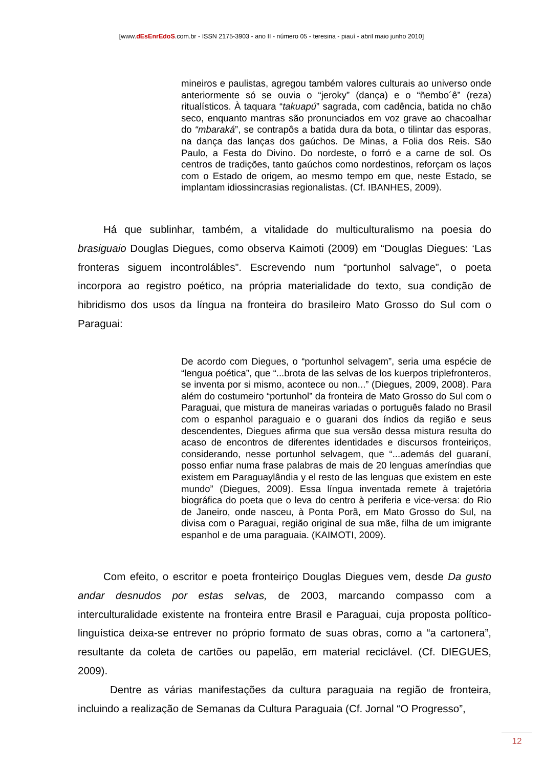[www.dEsEnrEdoS.com.br - ISSN 2175-3903 - ano II - número 05 - teresina - piauí - abril maio junho 2010]
mineiros e paulistas, agregou também valores culturais ao universo onde anteriormente só se ouvia o “jeroky” (dança) e o “ñembo´ê” (reza) ritualísticos. À taquara “takuapú” sagrada, com cadência, batida no chão seco, enquanto mantras são pronunciados em voz grave ao chacoalhar do “mbaraká”, se contrapôs a batida dura da bota, o tilintar das esporas, na dança das lanças dos gaúchos. De Minas, a Folia dos Reis. São Paulo, a Festa do Divino. Do nordeste, o forró e a carne de sol. Os centros de tradições, tanto gaúchos como nordestinos, reforçam os laços com o Estado de origem, ao mesmo tempo em que, neste Estado, se implantam idiossincrasias regionalistas. (Cf. IBANHES, 2009).
Há que sublinhar, também, a vitalidade do multiculturalismo na poesia do brasiguaio Douglas Diegues, como observa Kaimoti (2009) em “Douglas Diegues: ‘Las fronteras siguem incontrolábles”. Escrevendo num “portunhol salvage”, o poeta incorpora ao registro poético, na própria materialidade do texto, sua condição de hibridismo dos usos da língua na fronteira do brasileiro Mato Grosso do Sul com o Paraguai:
De acordo com Diegues, o “portunhol selvagem”, seria uma espécie de “lengua poética”, que “...brota de las selvas de los kuerpos triplefronteros, se inventa por si mismo, acontece ou non...” (Diegues, 2009, 2008). Para além do costumeiro “portunhol” da fronteira de Mato Grosso do Sul com o Paraguai, que mistura de maneiras variadas o português falado no Brasil com o espanhol paraguaio e o guarani dos índios da região e seus descendentes, Diegues afirma que sua versão dessa mistura resulta do acaso de encontros de diferentes identidades e discursos fronteiriços, considerando, nesse portunhol selvagem, que “...además del guaraní, posso enfiar numa frase palabras de mais de 20 lenguas ameríndias que existem em Paraguaylândia y el resto de las lenguas que existem en este mundo” (Diegues, 2009). Essa língua inventada remete à trajetória biográfica do poeta que o leva do centro à periferia e vice-versa: do Rio de Janeiro, onde nasceu, à Ponta Porã, em Mato Grosso do Sul, na divisa com o Paraguai, região original de sua mãe, filha de um imigrante espanhol e de uma paraguaia. (KAIMOTI, 2009).
Com efeito, o escritor e poeta fronteiriço Douglas Diegues vem, desde Da gusto andar desnudos por estas selvas, de 2003, marcando compasso com a interculturalidade existente na fronteira entre Brasil e Paraguai, cuja proposta político-linguística deixa-se entrever no próprio formato de suas obras, como a “a cartonera”, resultante da coleta de cartões ou papelão, em material reciclável. (Cf. DIEGUES, 2009).
Dentre as várias manifestações da cultura paraguaia na região de fronteira, incluindo a realização de Semanas da Cultura Paraguaia (Cf. Jornal “O Progresso”,
12